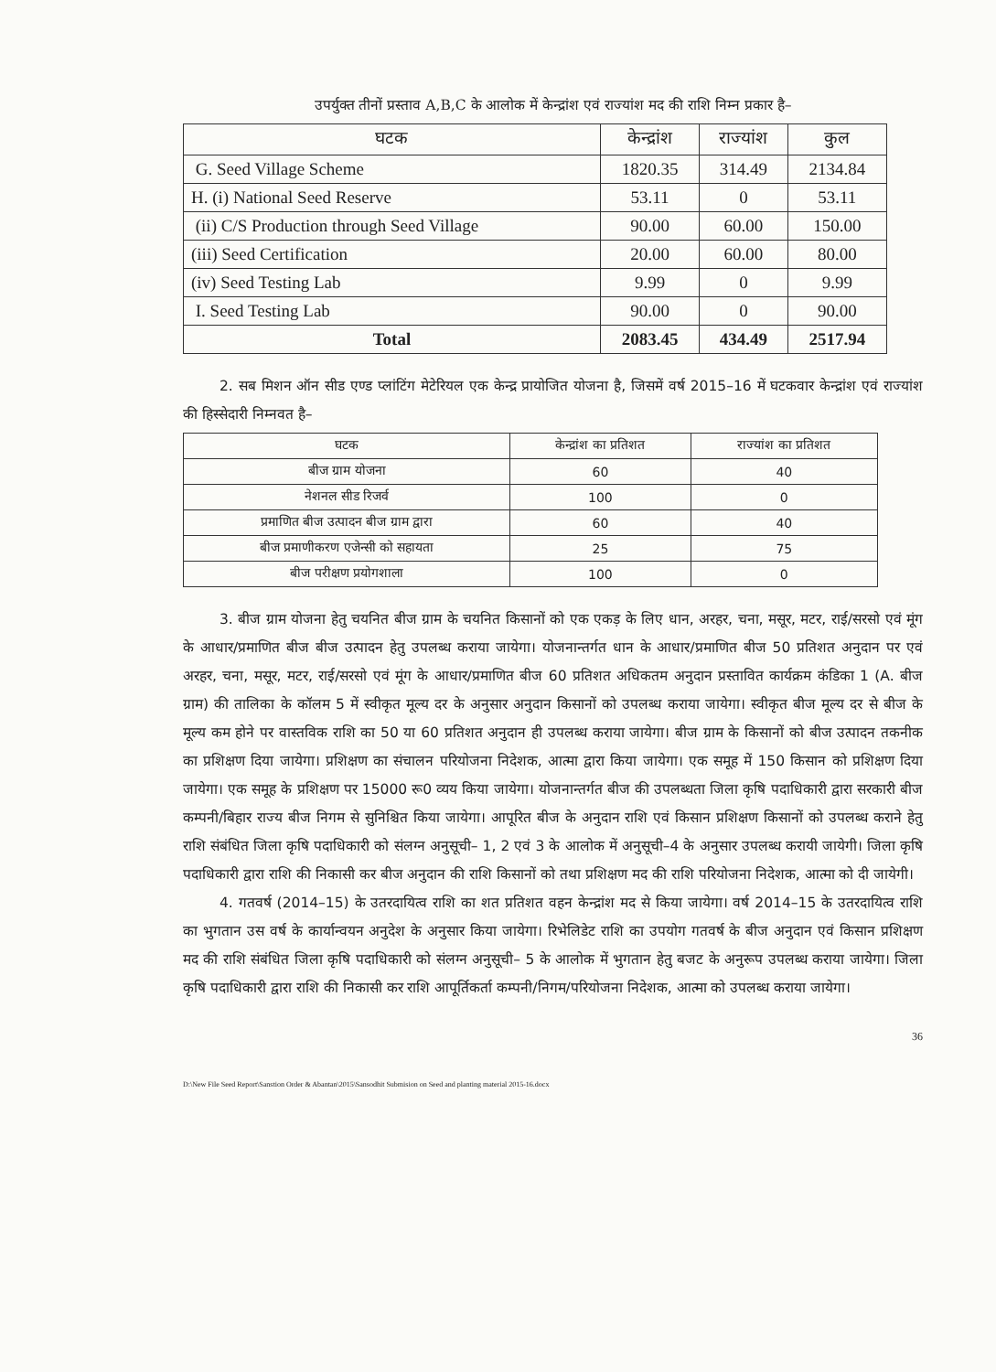उपर्युक्त तीनों प्रस्ताव A,B,C के आलोक में केन्द्रांश एवं राज्यांश मद की राशि निम्न प्रकार है–
| घटक | केन्द्रांश | राज्यांश | कुल |
| --- | --- | --- | --- |
| G. Seed Village Scheme | 1820.35 | 314.49 | 2134.84 |
| H. (i) National Seed Reserve | 53.11 | 0 | 53.11 |
| (ii) C/S Production through Seed Village | 90.00 | 60.00 | 150.00 |
| (iii) Seed Certification | 20.00 | 60.00 | 80.00 |
| (iv) Seed Testing Lab | 9.99 | 0 | 9.99 |
| I. Seed Testing Lab | 90.00 | 0 | 90.00 |
| Total | 2083.45 | 434.49 | 2517.94 |
2. सब मिशन ऑन सीड एण्ड प्लांटिंग मेटेरियल एक केन्द्र प्रायोजित योजना है, जिसमें वर्ष 2015–16 में घटकवार केन्द्रांश एवं राज्यांश की हिस्सेदारी निम्नवत है–
| घटक | केन्द्रांश का प्रतिशत | राज्यांश का प्रतिशत |
| --- | --- | --- |
| बीज ग्राम योजना | 60 | 40 |
| नेशनल सीड रिजर्व | 100 | 0 |
| प्रमाणित बीज उत्पादन बीज ग्राम द्वारा | 60 | 40 |
| बीज प्रमाणीकरण एजेन्सी को सहायता | 25 | 75 |
| बीज परीक्षण प्रयोगशाला | 100 | 0 |
3. बीज ग्राम योजना हेतु चयनित बीज ग्राम के चयनित किसानों को एक एकड़ के लिए धान, अरहर, चना, मसूर, मटर, राई/सरसो एवं मूंग के आधार/प्रमाणित बीज बीज उत्पादन हेतु उपलब्ध कराया जायेगा। योजनान्तर्गत धान के आधार/प्रमाणित बीज 50 प्रतिशत अनुदान पर एवं अरहर, चना, मसूर, मटर, राई/सरसो एवं मूंग के आधार/प्रमाणित बीज 60 प्रतिशत अधिकतम अनुदान प्रस्तावित कार्यक्रम कंडिका 1 (A. बीज ग्राम) की तालिका के कॉलम 5 में स्वीकृत मूल्य दर के अनुसार अनुदान किसानों को उपलब्ध कराया जायेगा। स्वीकृत बीज मूल्य दर से बीज के मूल्य कम होने पर वास्तविक राशि का 50 या 60 प्रतिशत अनुदान ही उपलब्ध कराया जायेगा। बीज ग्राम के किसानों को बीज उत्पादन तकनीक का प्रशिक्षण दिया जायेगा। प्रशिक्षण का संचालन परियोजना निदेशक, आत्मा द्वारा किया जायेगा। एक समूह में 150 किसान को प्रशिक्षण दिया जायेगा। एक समूह के प्रशिक्षण पर 15000 रू0 व्यय किया जायेगा। योजनान्तर्गत बीज की उपलब्धता जिला कृषि पदाधिकारी द्वारा सरकारी बीज कम्पनी/बिहार राज्य बीज निगम से सुनिश्चित किया जायेगा। आपूरित बीज के अनुदान राशि एवं किसान प्रशिक्षण किसानों को उपलब्ध कराने हेतु राशि संबंधित जिला कृषि पदाधिकारी को संलग्न अनुसूची– 1, 2 एवं 3 के आलोक में अनुसूची–4 के अनुसार उपलब्ध करायी जायेगी। जिला कृषि पदाधिकारी द्वारा राशि की निकासी कर बीज अनुदान की राशि किसानों को तथा प्रशिक्षण मद की राशि परियोजना निदेशक, आत्मा को दी जायेगी।
4. गतवर्ष (2014–15) के उतरदायित्व राशि का शत प्रतिशत वहन केन्द्रांश मद से किया जायेगा। वर्ष 2014–15 के उतरदायित्व राशि का भुगतान उस वर्ष के कार्यान्वयन अनुदेश के अनुसार किया जायेगा। रिभेलिडेट राशि का उपयोग गतवर्ष के बीज अनुदान एवं किसान प्रशिक्षण मद की राशि संबंधित जिला कृषि पदाधिकारी को संलग्न अनुसूची– 5 के आलोक में भुगतान हेतु बजट के अनुरूप उपलब्ध कराया जायेगा। जिला कृषि पदाधिकारी द्वारा राशि की निकासी कर राशि आपूर्तिकर्ता कम्पनी/निगम/परियोजना निदेशक, आत्मा को उपलब्ध कराया जायेगा।
36
D:\New File Seed Report\Sanstion Order & Abantan\2015\Sansodhit Submision on Seed and planting material 2015-16.docx